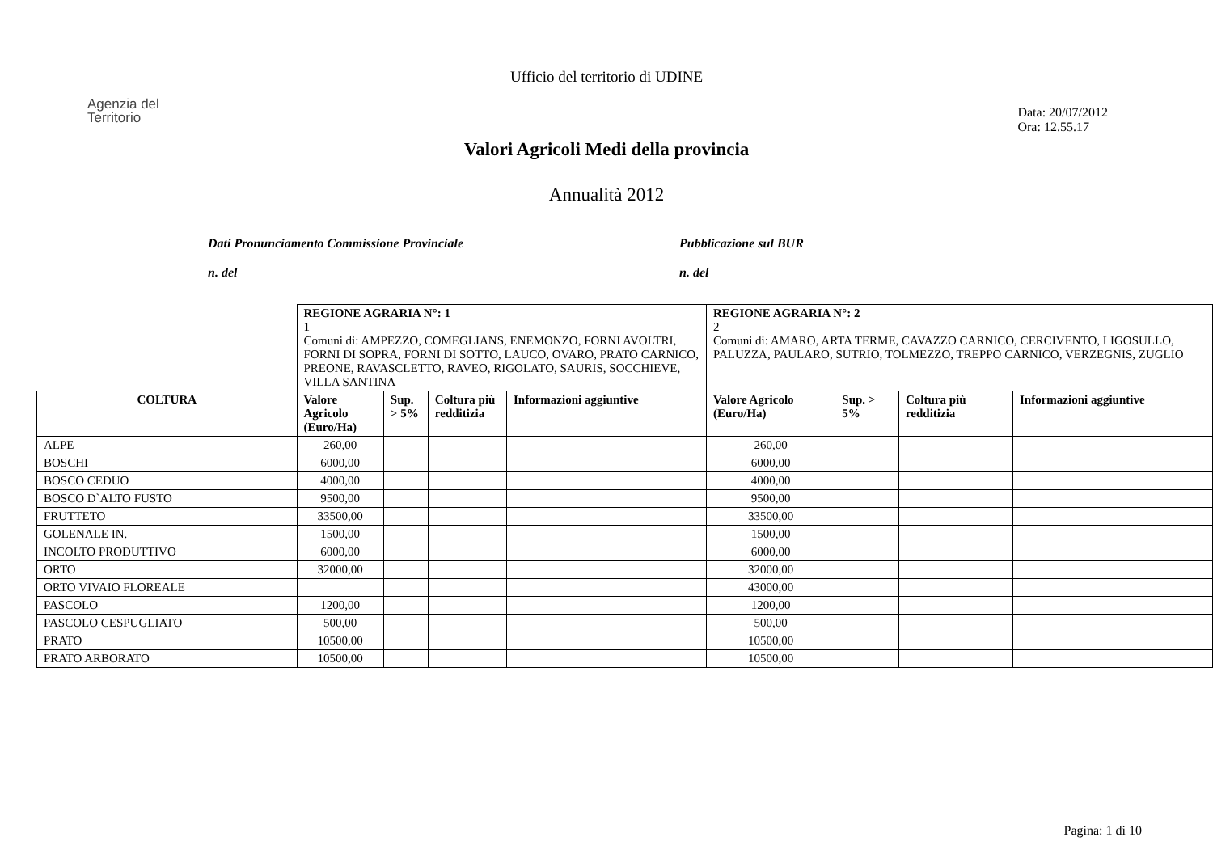Ufficio del territorio di UDINE
Agenzia del
Territorio
Data: 20/07/2012
Ora: 12.55.17
Valori Agricoli Medi della provincia
Annualità 2012
Dati Pronunciamento Commissione Provinciale
n. del
Pubblicazione sul BUR
n. del
| | REGIONE AGRARIA N°: 1 1 Comuni di: AMPEZZO, COMEGLIANS, ENEMONZO, FORNI AVOLTRI, FORNI DI SOPRA, FORNI DI SOTTO, LAUCO, OVARO, PRATO CARNICO, PREONE, RAVASCLETTO, RAVEO, RIGOLATO, SAURIS, SOCCHIEVE, VILLA SANTINA | | | | REGIONE AGRARIA N°: 2 2 Comuni di: AMARO, ARTA TERME, CAVAZZO CARNICO, CERCIVENTO, LIGOSULLO, PALUZZA, PAULARO, SUTRIO, TOLMEZZO, TREPPO CARNICO, VERZEGNIS, ZUGLIO | | | |
| COLTURA | Valore Agricolo (Euro/Ha) | Sup. > 5% | Coltura più redditizia | Informazioni aggiuntive | Valore Agricolo (Euro/Ha) | Sup. > 5% | Coltura più redditizia | Informazioni aggiuntive |
| ALPE | 260,00 | | | | 260,00 | | | |
| BOSCHI | 6000,00 | | | | 6000,00 | | | |
| BOSCO CEDUO | 4000,00 | | | | 4000,00 | | | |
| BOSCO D`ALTO FUSTO | 9500,00 | | | | 9500,00 | | | |
| FRUTTETO | 33500,00 | | | | 33500,00 | | | |
| GOLENALE IN. | 1500,00 | | | | 1500,00 | | | |
| INCOLTO PRODUTTIVO | 6000,00 | | | | 6000,00 | | | |
| ORTO | 32000,00 | | | | 32000,00 | | | |
| ORTO VIVAIO FLOREALE | | | | | 43000,00 | | | |
| PASCOLO | 1200,00 | | | | 1200,00 | | | |
| PASCOLO CESPUGLIATO | 500,00 | | | | 500,00 | | | |
| PRATO | 10500,00 | | | | 10500,00 | | | |
| PRATO ARBORATO | 10500,00 | | | | 10500,00 | | | |
Pagina: 1 di 10